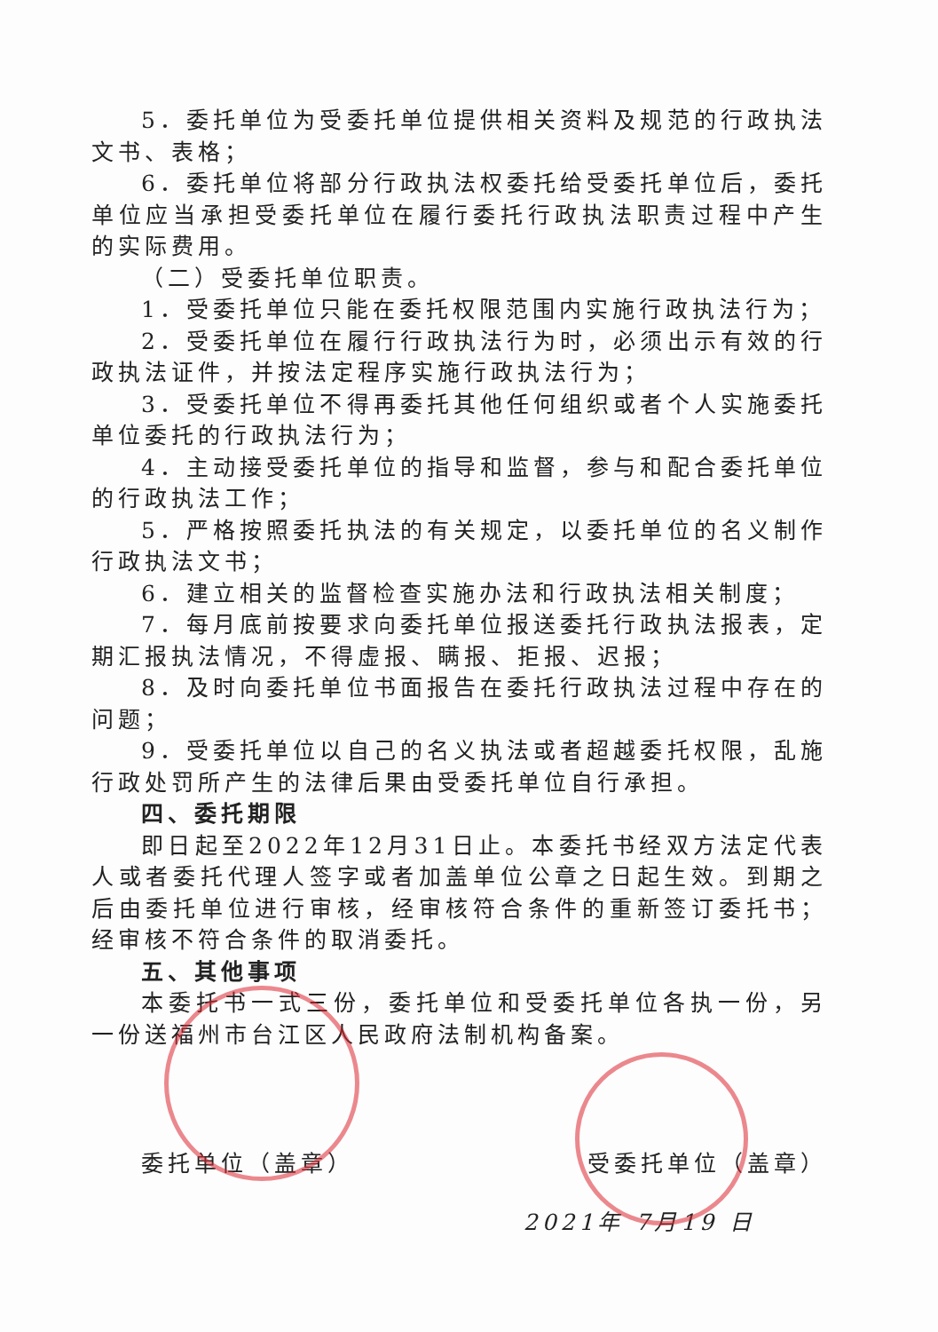5．委托单位为受委托单位提供相关资料及规范的行政执法文书、表格；
6．委托单位将部分行政执法权委托给受委托单位后，委托单位应当承担受委托单位在履行委托行政执法职责过程中产生的实际费用。
（二）受委托单位职责。
1．受委托单位只能在委托权限范围内实施行政执法行为；
2．受委托单位在履行行政执法行为时，必须出示有效的行政执法证件，并按法定程序实施行政执法行为；
3．受委托单位不得再委托其他任何组织或者个人实施委托单位委托的行政执法行为；
4．主动接受委托单位的指导和监督，参与和配合委托单位的行政执法工作；
5．严格按照委托执法的有关规定，以委托单位的名义制作行政执法文书；
6．建立相关的监督检查实施办法和行政执法相关制度；
7．每月底前按要求向委托单位报送委托行政执法报表，定期汇报执法情况，不得虚报、瞒报、拒报、迟报；
8．及时向委托单位书面报告在委托行政执法过程中存在的问题；
9．受委托单位以自己的名义执法或者超越委托权限，乱施行政处罚所产生的法律后果由受委托单位自行承担。
四、委托期限
即日起至2022年12月31日止。本委托书经双方法定代表人或者委托代理人签字或者加盖单位公章之日起生效。到期之后由委托单位进行审核，经审核符合条件的重新签订委托书；经审核不符合条件的取消委托。
五、其他事项
本委托书一式三份，委托单位和受委托单位各执一份，另一份送福州市台江区人民政府法制机构备案。
委托单位（盖章） 受委托单位（盖章）
2021年 7月19 日